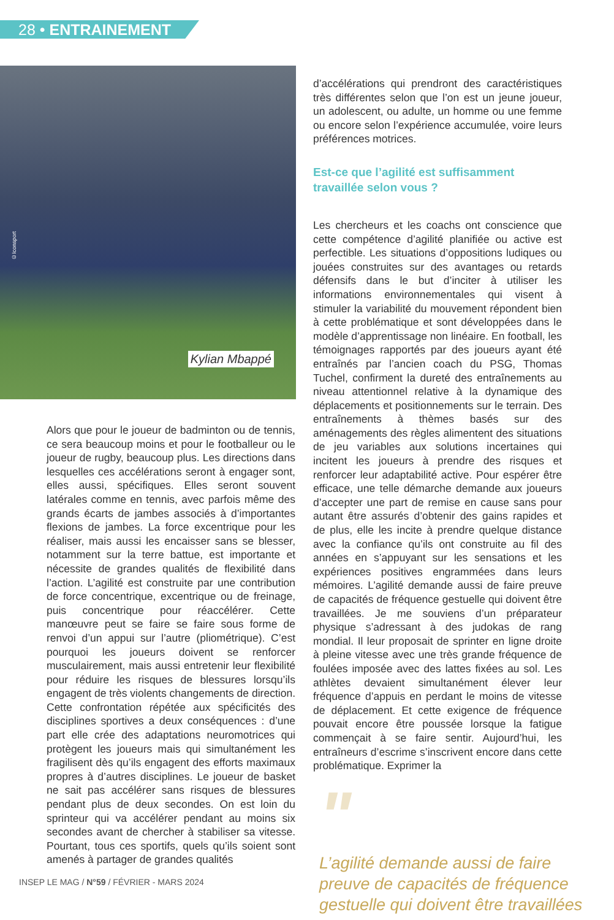28 • ENTRAINEMENT
©Iconsport
Kylian Mbappé
Alors que pour le joueur de badminton ou de tennis, ce sera beaucoup moins et pour le footballeur ou le joueur de rugby, beaucoup plus. Les directions dans lesquelles ces accélérations seront à engager sont, elles aussi, spécifiques. Elles seront souvent latérales comme en tennis, avec parfois même des grands écarts de jambes associés à d’importantes flexions de jambes. La force excentrique pour les réaliser, mais aussi les encaisser sans se blesser, notamment sur la terre battue, est importante et nécessite de grandes qualités de flexibilité dans l’action. L’agilité est construite par une contribution de force concentrique, excentrique ou de freinage, puis concentrique pour réaccélérer. Cette manœuvre peut se faire se faire sous forme de renvoi d’un appui sur l’autre (pliométrique). C’est pourquoi les joueurs doivent se renforcer musculairement, mais aussi entretenir leur flexibilité pour réduire les risques de blessures lorsqu’ils engagent de très violents changements de direction. Cette confrontation répétée aux spécificités des disciplines sportives a deux conséquences : d’une part elle crée des adaptations neuromotrices qui protègent les joueurs mais qui simultanément les fragilisent dès qu’ils engagent des efforts maximaux propres à d’autres disciplines. Le joueur de basket ne sait pas accélérer sans risques de blessures pendant plus de deux secondes. On est loin du sprinteur qui va accélérer pendant au moins six secondes avant de chercher à stabiliser sa vitesse. Pourtant, tous ces sportifs, quels qu’ils soient sont amenés à partager de grandes qualités
d’accélérations qui prendront des caractéristiques très différentes selon que l’on est un jeune joueur, un adolescent, ou adulte, un homme ou une femme ou encore selon l’expérience accumulée, voire leurs préférences motrices.
Est-ce que l’agilité est suffisamment
travaillée selon vous ?
Les chercheurs et les coachs ont conscience que cette compétence d’agilité planifiée ou active est perfectible. Les situations d’oppositions ludiques ou jouées construites sur des avantages ou retards défensifs dans le but d’inciter à utiliser les informations environnementales qui visent à stimuler la variabilité du mouvement répondent bien à cette problématique et sont développées dans le modèle d’apprentissage non linéaire. En football, les témoignages rapportés par des joueurs ayant été entraînés par l’ancien coach du PSG, Thomas Tuchel, confirment la dureté des entraînements au niveau attentionnel relative à la dynamique des déplacements et positionnements sur le terrain. Des entraînements à thèmes basés sur des aménagements des règles alimentent des situations de jeu variables aux solutions incertaines qui incitent les joueurs à prendre des risques et renforcer leur adaptabilité active. Pour espérer être efficace, une telle démarche demande aux joueurs d’accepter une part de remise en cause sans pour autant être assurés d’obtenir des gains rapides et de plus, elle les incite à prendre quelque distance avec la confiance qu’ils ont construite au fil des années en s’appuyant sur les sensations et les expériences positives engrammées dans leurs mémoires. L’agilité demande aussi de faire preuve de capacités de fréquence gestuelle qui doivent être travaillées. Je me souviens d’un préparateur physique s’adressant à des judokas de rang mondial. Il leur proposait de sprinter en ligne droite à pleine vitesse avec une très grande fréquence de foulées imposée avec des lattes fixées au sol. Les athlètes devaient simultanément élever leur fréquence d’appuis en perdant le moins de vitesse de déplacement. Et cette exigence de fréquence pouvait encore être poussée lorsque la fatigue commençait à se faire sentir. Aujourd’hui, les entraîneurs d’escrime s’inscrivent encore dans cette problématique. Exprimer la
"
L’agilité demande aussi de faire preuve de capacités de fréquence gestuelle qui doivent être travaillées
INSEP LE MAG / N°59 / FÉVRIER - MARS 2024